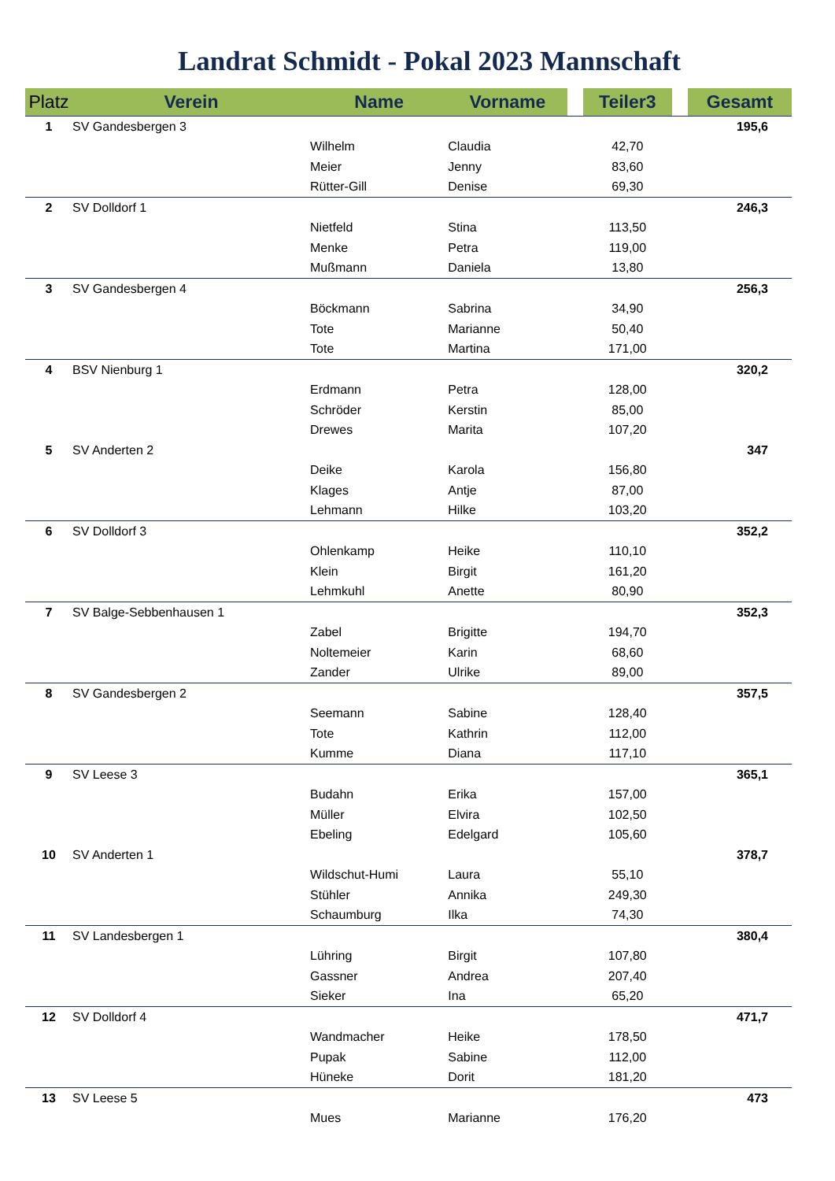Landrat Schmidt - Pokal 2023 Mannschaft
| Platz | Verein | Name | Vorname | | Teiler3 | | Gesamt |
| --- | --- | --- | --- | --- | --- | --- | --- |
| 1 | SV Gandesbergen 3 | | | | | | 195,6 |
| | | Wilhelm | Claudia | | 42,70 | | |
| | | Meier | Jenny | | 83,60 | | |
| | | Rütter-Gill | Denise | | 69,30 | | |
| 2 | SV Dolldorf 1 | | | | | | 246,3 |
| | | Nietfeld | Stina | | 113,50 | | |
| | | Menke | Petra | | 119,00 | | |
| | | Mußmann | Daniela | | 13,80 | | |
| 3 | SV Gandesbergen 4 | | | | | | 256,3 |
| | | Böckmann | Sabrina | | 34,90 | | |
| | | Tote | Marianne | | 50,40 | | |
| | | Tote | Martina | | 171,00 | | |
| 4 | BSV Nienburg 1 | | | | | | 320,2 |
| | | Erdmann | Petra | | 128,00 | | |
| | | Schröder | Kerstin | | 85,00 | | |
| | | Drewes | Marita | | 107,20 | | |
| 5 | SV Anderten 2 | | | | | | 347 |
| | | Deike | Karola | | 156,80 | | |
| | | Klages | Antje | | 87,00 | | |
| | | Lehmann | Hilke | | 103,20 | | |
| 6 | SV Dolldorf 3 | | | | | | 352,2 |
| | | Ohlenkamp | Heike | | 110,10 | | |
| | | Klein | Birgit | | 161,20 | | |
| | | Lehmkuhl | Anette | | 80,90 | | |
| 7 | SV Balge-Sebbenhausen 1 | | | | | | 352,3 |
| | | Zabel | Brigitte | | 194,70 | | |
| | | Noltemeier | Karin | | 68,60 | | |
| | | Zander | Ulrike | | 89,00 | | |
| 8 | SV Gandesbergen 2 | | | | | | 357,5 |
| | | Seemann | Sabine | | 128,40 | | |
| | | Tote | Kathrin | | 112,00 | | |
| | | Kumme | Diana | | 117,10 | | |
| 9 | SV Leese 3 | | | | | | 365,1 |
| | | Budahn | Erika | | 157,00 | | |
| | | Müller | Elvira | | 102,50 | | |
| | | Ebeling | Edelgard | | 105,60 | | |
| 10 | SV Anderten 1 | | | | | | 378,7 |
| | | Wildschut-Humi | Laura | | 55,10 | | |
| | | Stühler | Annika | | 249,30 | | |
| | | Schaumburg | Ilka | | 74,30 | | |
| 11 | SV Landesbergen 1 | | | | | | 380,4 |
| | | Lühring | Birgit | | 107,80 | | |
| | | Gassner | Andrea | | 207,40 | | |
| | | Sieker | Ina | | 65,20 | | |
| 12 | SV Dolldorf 4 | | | | | | 471,7 |
| | | Wandmacher | Heike | | 178,50 | | |
| | | Pupak | Sabine | | 112,00 | | |
| | | Hüneke | Dorit | | 181,20 | | |
| 13 | SV Leese 5 | | | | | | 473 |
| | | Mues | Marianne | | 176,20 | | |